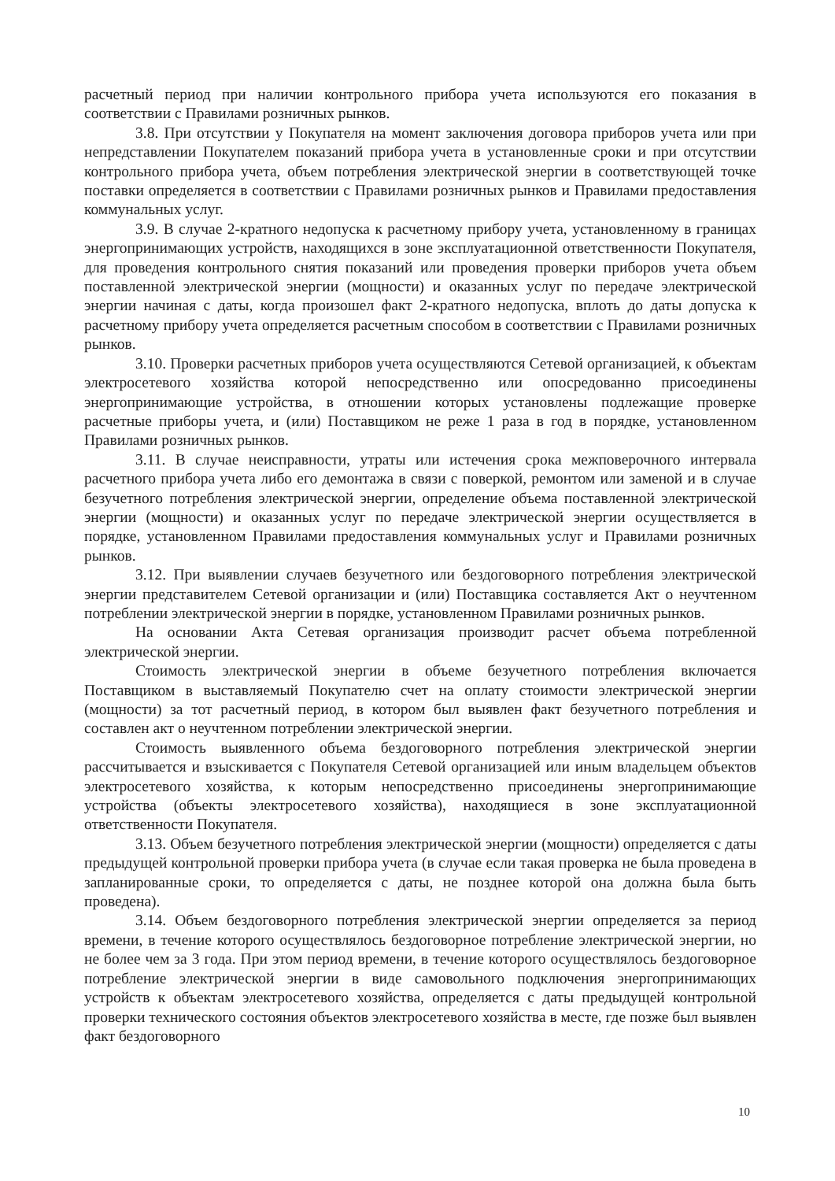расчетный период при наличии контрольного прибора учета используются его показания в соответствии с Правилами розничных рынков.
3.8. При отсутствии у Покупателя на момент заключения договора приборов учета или при непредставлении Покупателем показаний прибора учета в установленные сроки и при отсутствии контрольного прибора учета, объем потребления электрической энергии в соответствующей точке поставки определяется в соответствии с Правилами розничных рынков и Правилами предоставления коммунальных услуг.
3.9. В случае 2-кратного недопуска к расчетному прибору учета, установленному в границах энергопринимающих устройств, находящихся в зоне эксплуатационной ответственности Покупателя, для проведения контрольного снятия показаний или проведения проверки приборов учета объем поставленной электрической энергии (мощности) и оказанных услуг по передаче электрической энергии начиная с даты, когда произошел факт 2-кратного недопуска, вплоть до даты допуска к расчетному прибору учета определяется расчетным способом в соответствии с Правилами розничных рынков.
3.10. Проверки расчетных приборов учета осуществляются Сетевой организацией, к объектам электросетевого хозяйства которой непосредственно или опосредованно присоединены энергопринимающие устройства, в отношении которых установлены подлежащие проверке расчетные приборы учета, и (или) Поставщиком не реже 1 раза в год в порядке, установленном Правилами розничных рынков.
3.11. В случае неисправности, утраты или истечения срока межповерочного интервала расчетного прибора учета либо его демонтажа в связи с поверкой, ремонтом или заменой и в случае безучетного потребления электрической энергии, определение объема поставленной электрической энергии (мощности) и оказанных услуг по передаче электрической энергии осуществляется в порядке, установленном Правилами предоставления коммунальных услуг и Правилами розничных рынков.
3.12. При выявлении случаев безучетного или бездоговорного потребления электрической энергии представителем Сетевой организации и (или) Поставщика составляется Акт о неучтенном потреблении электрической энергии в порядке, установленном Правилами розничных рынков.
На основании Акта Сетевая организация производит расчет объема потребленной электрической энергии.
Стоимость электрической энергии в объеме безучетного потребления включается Поставщиком в выставляемый Покупателю счет на оплату стоимости электрической энергии (мощности) за тот расчетный период, в котором был выявлен факт безучетного потребления и составлен акт о неучтенном потреблении электрической энергии.
Стоимость выявленного объема бездоговорного потребления электрической энергии рассчитывается и взыскивается с Покупателя Сетевой организацией или иным владельцем объектов электросетевого хозяйства, к которым непосредственно присоединены энергопринимающие устройства (объекты электросетевого хозяйства), находящиеся в зоне эксплуатационной ответственности Покупателя.
3.13. Объем безучетного потребления электрической энергии (мощности) определяется с даты предыдущей контрольной проверки прибора учета (в случае если такая проверка не была проведена в запланированные сроки, то определяется с даты, не позднее которой она должна была быть проведена).
3.14. Объем бездоговорного потребления электрической энергии определяется за период времени, в течение которого осуществлялось бездоговорное потребление электрической энергии, но не более чем за 3 года. При этом период времени, в течение которого осуществлялось бездоговорное потребление электрической энергии в виде самовольного подключения энергопринимающих устройств к объектам электросетевого хозяйства, определяется с даты предыдущей контрольной проверки технического состояния объектов электросетевого хозяйства в месте, где позже был выявлен факт бездоговорного
10